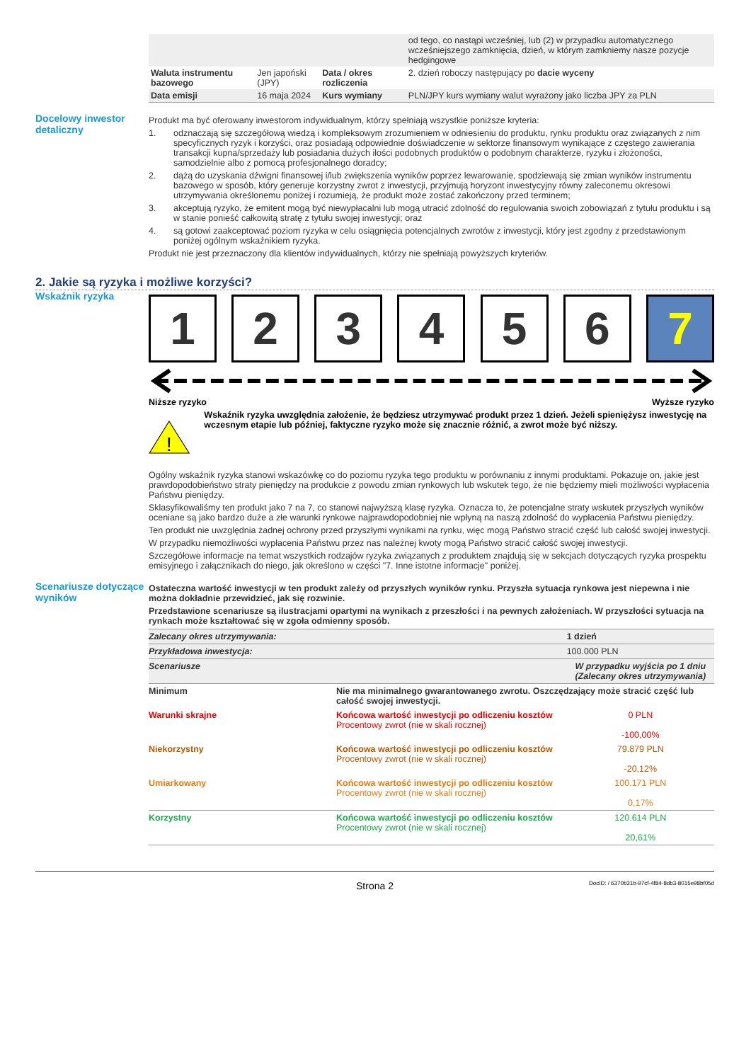| | | | od tego, co nastąpi wcześniej, lub (2) w przypadku automatycznego wcześniejszego zamknięcia, dzień, w którym zamkniemy nasze pozycje hedgingowe |
| Waluta instrumentu bazowego | Jen japoński (JPY) | Data / okres rozliczenia | 2. dzień roboczy następujący po dacie wyceny |
| Data emisji | 16 maja 2024 | Kurs wymiany | PLN/JPY kurs wymiany walut wyrażony jako liczba JPY za PLN |
Docelowy inwestor detaliczny
Produkt ma być oferowany inwestorom indywidualnym, którzy spełniają wszystkie poniższe kryteria:
1. odznaczają się szczegółową wiedzą i kompleksowym zrozumieniem w odniesieniu do produktu, rynku produktu oraz związanych z nim specyficznych ryzyk i korzyści, oraz posiadają odpowiednie doświadczenie w sektorze finansowym wynikające z częstego zawierania transakcji kupna/sprzedaży lub posiadania dużych ilości podobnych produktów o podobnym charakterze, ryzyku i złożoności, samodzielnie albo z pomocą profesjonalnego doradcy;
2. dążą do uzyskania dźwigni finansowej i/lub zwiększenia wyników poprzez lewarowanie, spodziewają się zmian wyników instrumentu bazowego w sposób, który generuje korzystny zwrot z inwestycji, przyjmują horyzont inwestycyjny równy zaleconemu okresowi utrzymywania określonemu poniżej i rozumieją, że produkt może zostać zakończony przed terminem;
3. akceptują ryzyko, że emitent mogą być niewypłacalni lub mogą utracić zdolność do regulowania swoich zobowiązań z tytułu produktu i są w stanie ponieść całkowitą stratę z tytułu swojej inwestycji; oraz
4. są gotowi zaakceptować poziom ryzyka w celu osiągnięcia potencjalnych zwrotów z inwestycji, który jest zgodny z przedstawionym poniżej ogólnym wskaźnikiem ryzyka.
Produkt nie jest przeznaczony dla klientów indywidualnych, którzy nie spełniają powyższych kryteriów.
2. Jakie są ryzyka i możliwe korzyści?
Wskaźnik ryzyka
1 2 3 4 5 6 7
Niższe ryzyko Wyższe ryzyko
!
Wskaźnik ryzyka uwzględnia założenie, że będziesz utrzymywać produkt przez 1 dzień. Jeżeli spieniężysz inwestycję na wczesnym etapie lub później, faktyczne ryzyko może się znacznie różnić, a zwrot może być niższy.
Ogólny wskaźnik ryzyka stanowi wskazówkę co do poziomu ryzyka tego produktu w porównaniu z innymi produktami. Pokazuje on, jakie jest prawdopodobieństwo straty pieniędzy na produkcie z powodu zmian rynkowych lub wskutek tego, że nie będziemy mieli możliwości wypłacenia Państwu pieniędzy.
Sklasyfikowaliśmy ten produkt jako 7 na 7, co stanowi najwyższą klasę ryzyka. Oznacza to, że potencjalne straty wskutek przyszłych wyników oceniane są jako bardzo duże a złe warunki rynkowe najprawdopodobniej nie wpłyną na naszą zdolność do wypłacenia Państwu pieniędzy.
Ten produkt nie uwzględnia żadnej ochrony przed przyszłymi wynikami na rynku, więc mogą Państwo stracić część lub całość swojej inwestycji.
W przypadku niemożliwości wypłacenia Państwu przez nas należnej kwoty mogą Państwo stracić całość swojej inwestycji.
Szczegółowe informacje na temat wszystkich rodzajów ryzyka związanych z produktem znajdują się w sekcjach dotyczących ryzyka prospektu emisyjnego i załącznikach do niego, jak określono w części "7. Inne istotne informacje" poniżej.
Scenariusze dotyczące wyników
Ostateczna wartość inwestycji w ten produkt zależy od przyszłych wyników rynku. Przyszła sytuacja rynkowa jest niepewna i nie można dokładnie przewidzieć, jak się rozwinie.
Przedstawione scenariusze są ilustracjami opartymi na wynikach z przeszłości i na pewnych założeniach. W przyszłości sytuacja na rynkach może kształtować się w zgoła odmienny sposób.
| Zalecany okres utrzymywania: | | 1 dzień |
| Przykładowa inwestycja: | | 100.000 PLN |
| Scenariusze | | W przypadku wyjścia po 1 dniu (Zalecany okres utrzymywania) |
| Minimum | Nie ma minimalnego gwarantowanego zwrotu. Oszczędzający może stracić część lub całość swojej inwestycji. | |
| Warunki skrajne | Końcowa wartość inwestycji po odliczeniu kosztów Procentowy zwrot (nie w skali rocznej) | 0 PLN -100,00% |
| Niekorzystny | Końcowa wartość inwestycji po odliczeniu kosztów Procentowy zwrot (nie w skali rocznej) | 79.879 PLN -20,12% |
| Umiarkowany | Końcowa wartość inwestycji po odliczeniu kosztów Procentowy zwrot (nie w skali rocznej) | 100.171 PLN 0,17% |
| Korzystny | Końcowa wartość inwestycji po odliczeniu kosztów Procentowy zwrot (nie w skali rocznej) | 120.614 PLN 20,61% |
Strona 2 DocID: / 6370b31b-97cf-4f84-8db3-8015e98bf05d